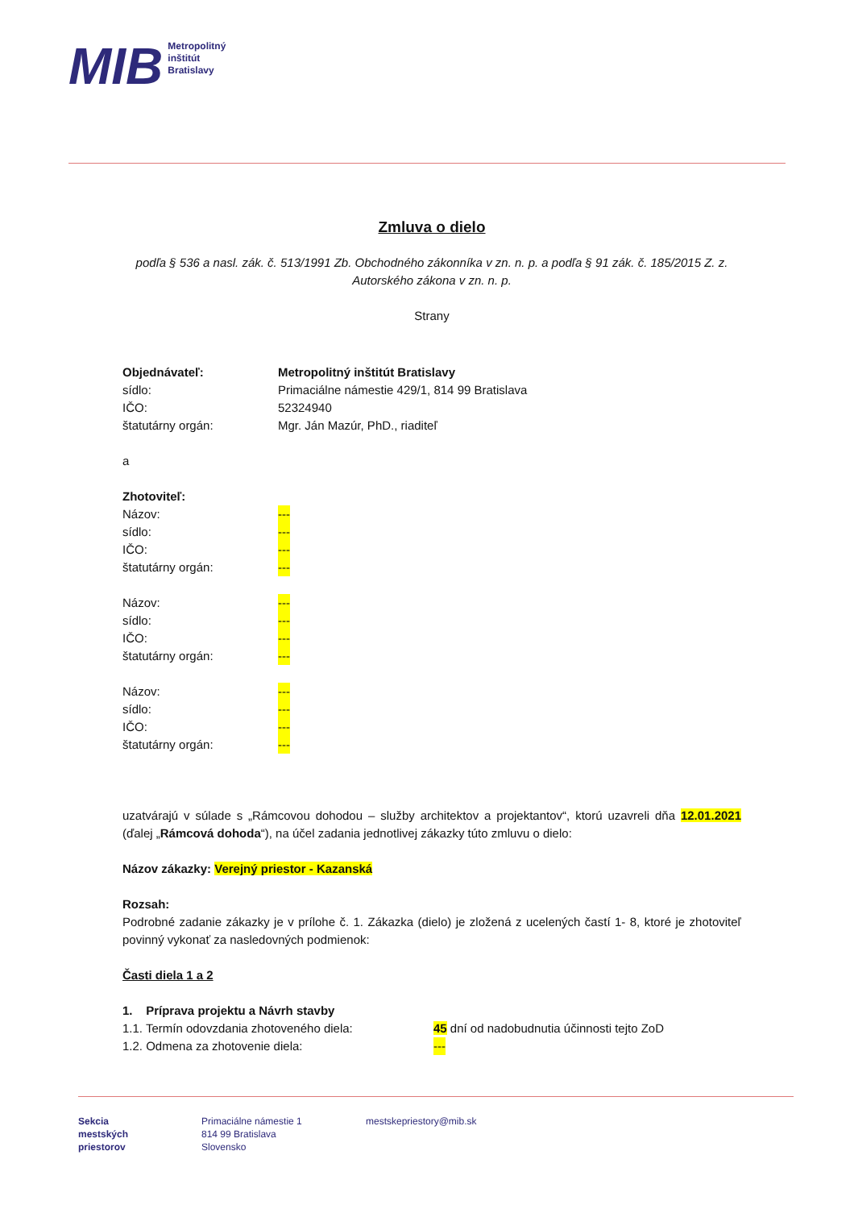MIB
Metropolitný
inštitút
Bratislavy
Zmluva o dielo
podľa § 536 a nasl. zák. č. 513/1991 Zb. Obchodného zákonníka v zn. n. p. a podľa § 91 zák. č. 185/2015 Z. z. Autorského zákona v zn. n. p.
Strany
Objednávateľ: Metropolitný inštitút Bratislavy
sídlo: Primaciálne námestie 429/1, 814 99 Bratislava
IČO: 52324940
štatutárny orgán: Mgr. Ján Mazúr, PhD., riaditeľ
a
Zhotoviteľ:
Názov: ---
sídlo: ---
IČO: ---
štatutárny orgán: ---
Názov: ---
sídlo: ---
IČO: ---
štatutárny orgán: ---
Názov: ---
sídlo: ---
IČO: ---
štatutárny orgán: ---
uzatvárajú v súlade s „Rámcovou dohodou – služby architektov a projektantov“, ktorú uzavreli dňa 12.01.2021 (ďalej „Rámcová dohoda“), na účel zadania jednotlivej zákazky túto zmluvu o dielo:
Názov zákazky: Verejný priestor - Kazanská
Rozsah:
Podrobné zadanie zákazky je v prílohe č. 1. Zákazka (dielo) je zložená z ucelených častí 1- 8, ktoré je zhotoviteľ povinný vykonať za nasledovných podmienok:
Časti diela 1 a 2
1. Príprava projektu a Návrh stavby
1.1. Termín odovzdania zhotoveného diela: 45 dní od nadobudnutia účinnosti tejto ZoD
1.2. Odmena za zhotovenie diela: ---
Sekcia
mestských
priestorov
Primaciálne námestie 1
814 99 Bratislava
Slovensko
mestskepriestory@mib.sk